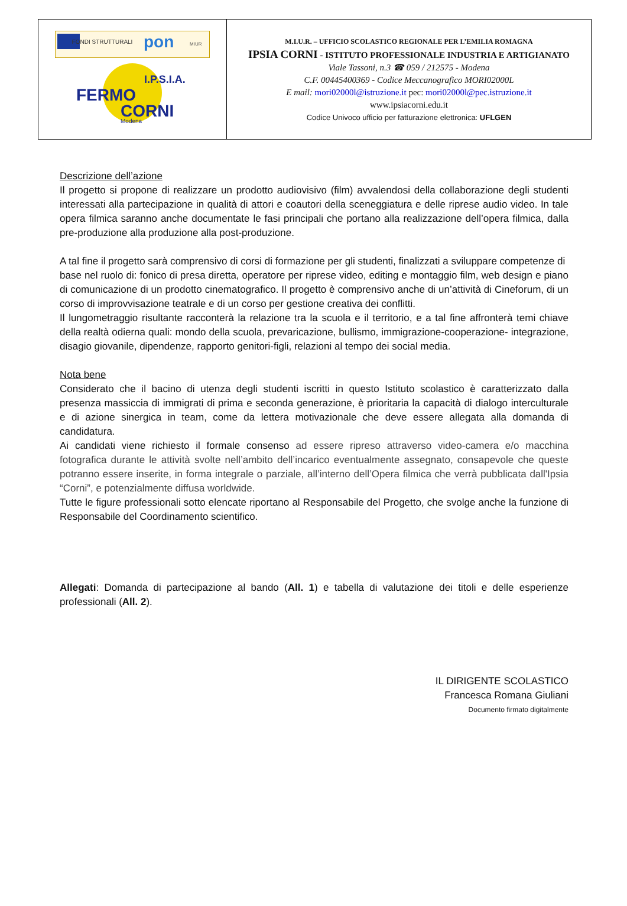| FONDI STRUTTURALI pon MIUR I.P.S.I.A. FERMO CORNI Modena | M.I.U.R. – UFFICIO SCOLASTICO REGIONALE PER L’EMILIA ROMAGNA IPSIA CORNI - ISTITUTO PROFESSIONALE INDUSTRIA E ARTIGIANATO Viale Tassoni, n.3 ☎ 059 / 212575 - Modena C.F. 00445400369 - Codice Meccanografico MORI02000L E mail: mori02000l@istruzione.it pec: mori02000l@pec.istruzione.it www.ipsiacorni.edu.it Codice Univoco ufficio per fatturazione elettronica: UFLGEN |
Descrizione dell’azione
Il progetto si propone di realizzare un prodotto audiovisivo (film) avvalendosi della collaborazione degli studenti interessati alla partecipazione in qualità di attori e coautori della sceneggiatura e delle riprese audio video. In tale opera filmica saranno anche documentate le fasi principali che portano alla realizzazione dell’opera filmica, dalla pre-produzione alla produzione alla post-produzione.
A tal fine il progetto sarà comprensivo di corsi di formazione per gli studenti, finalizzati a sviluppare competenze di
base nel ruolo di: fonico di presa diretta, operatore per riprese video, editing e montaggio film, web design e piano di comunicazione di un prodotto cinematografico. Il progetto è comprensivo anche di un’attività di Cineforum, di un corso di improvvisazione teatrale e di un corso per gestione creativa dei conflitti.
Il lungometraggio risultante racconterà la relazione tra la scuola e il territorio, e a tal fine affronterà temi chiave della realtà odierna quali: mondo della scuola, prevaricazione, bullismo, immigrazione-cooperazione- integrazione, disagio giovanile, dipendenze, rapporto genitori-figli, relazioni al tempo dei social media.
Nota bene
Considerato che il bacino di utenza degli studenti iscritti in questo Istituto scolastico è caratterizzato dalla presenza massiccia di immigrati di prima e seconda generazione, è prioritaria la capacità di dialogo interculturale e di azione sinergica in team, come da lettera motivazionale che deve essere allegata alla domanda di candidatura.
Ai candidati viene richiesto il formale consenso ad essere ripreso attraverso video-camera e/o macchina fotografica durante le attività svolte nell’ambito dell’incarico eventualmente assegnato, consapevole che queste potranno essere inserite, in forma integrale o parziale, all’interno dell’Opera filmica che verrà pubblicata dall'Ipsia “Corni”, e potenzialmente diffusa worldwide.
Tutte le figure professionali sotto elencate riportano al Responsabile del Progetto, che svolge anche la funzione di Responsabile del Coordinamento scientifico.
Allegati: Domanda di partecipazione al bando (All. 1) e tabella di valutazione dei titoli e delle esperienze professionali (All. 2).
IL DIRIGENTE SCOLASTICO
Francesca Romana Giuliani
Documento firmato digitalmente